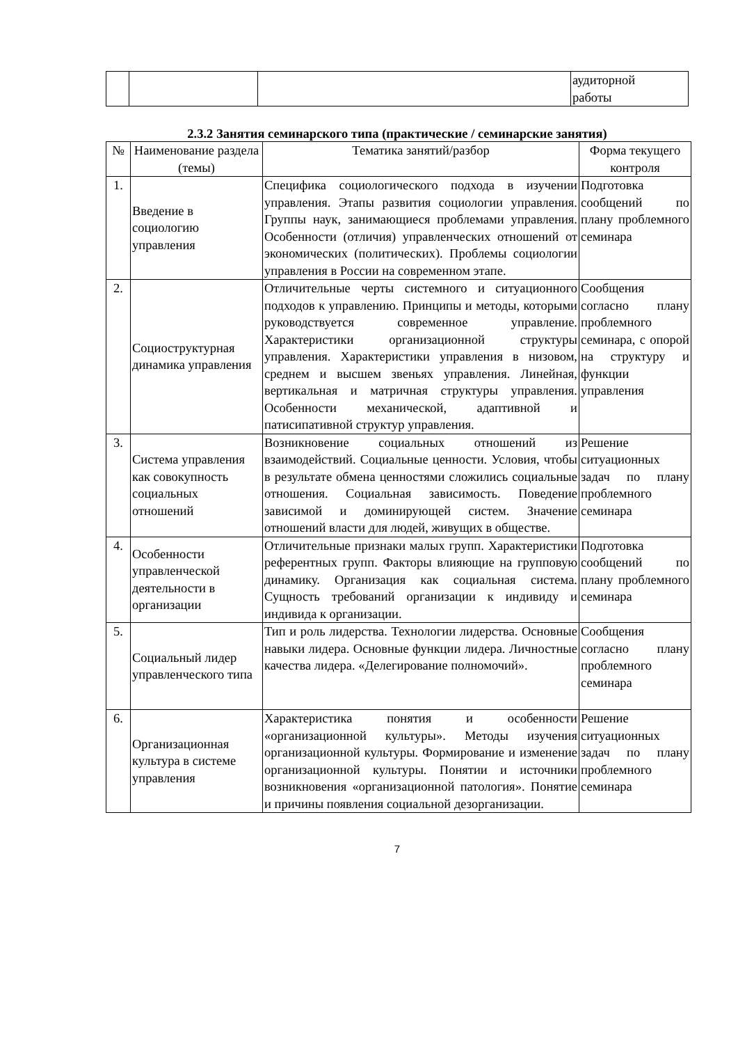| | | | аудиторной работы |
2.3.2 Занятия семинарского типа (практические / семинарские занятия)
| № | Наименование раздела (темы) | Тематика занятий/разбор | Форма текущего контроля |
| --- | --- | --- | --- |
| 1. | Введение в социологию управления | Специфика социологического подхода в изучении управления. Этапы развития социологии управления. Группы наук, занимающиеся проблемами управления. Особенности (отличия) управленческих отношений от экономических (политических). Проблемы социологии управления в России на современном этапе. | Подготовка сообщений по плану проблемного семинара |
| 2. | Социоструктурная динамика управления | Отличительные черты системного и ситуационного подходов к управлению. Принципы и методы, которыми руководствуется современное управление. Характеристики организационной структуры управления. Характеристики управления в низовом, среднем и высшем звеньях управления. Линейная, вертикальная и матричная структуры управления. Особенности механической, адаптивной и патисипативной структур управления. | Сообщения согласно плану проблемного семинара, с опорой на структуру и функции управления |
| 3. | Система управления как совокупность социальных отношений | Возникновение социальных отношений из взаимодействий. Социальные ценности. Условия, чтобы в результате обмена ценностями сложились социальные отношения. Социальная зависимость. Поведение зависимой и доминирующей систем. Значение отношений власти для людей, живущих в обществе. | Решение ситуационных задач по плану проблемного семинара |
| 4. | Особенности управленческой деятельности в организации | Отличительные признаки малых групп. Характеристики референтных групп. Факторы влияющие на групповую динамику. Организация как социальная система. Сущность требований организации к индивиду и индивида к организации. | Подготовка сообщений по плану проблемного семинара |
| 5. | Социальный лидер управленческого типа | Тип и роль лидерства. Технологии лидерства. Основные навыки лидера. Основные функции лидера. Личностные качества лидера. «Делегирование полномочий». | Сообщения согласно плану проблемного семинара |
| 6. | Организационная культура в системе управления | Характеристика понятия и особенности «организационной культуры». Методы изучения организационной культуры. Формирование и изменение организационной культуры. Понятии и источники возникновения «организационной патология». Понятие и причины появления социальной дезорганизации. | Решение ситуационных задач по плану проблемного семинара |
7